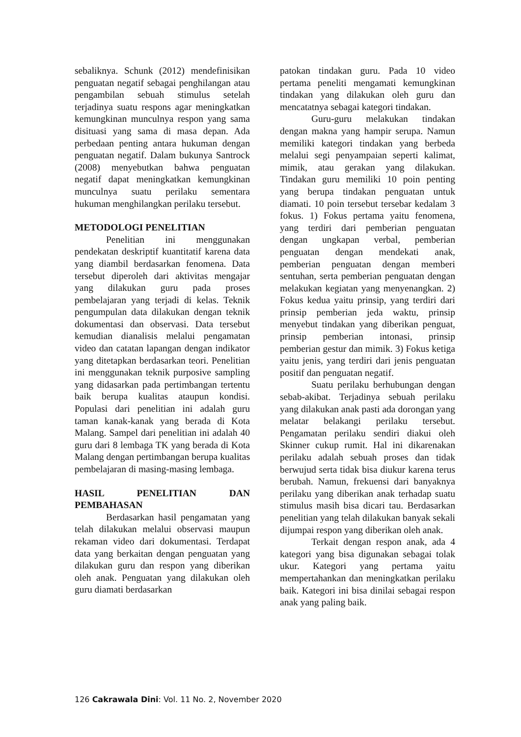sebaliknya. Schunk (2012) mendefinisikan penguatan negatif sebagai penghilangan atau pengambilan sebuah stimulus setelah terjadinya suatu respons agar meningkatkan kemungkinan munculnya respon yang sama disituasi yang sama di masa depan. Ada perbedaan penting antara hukuman dengan penguatan negatif. Dalam bukunya Santrock (2008) menyebutkan bahwa penguatan negatif dapat meningkatkan kemungkinan munculnya suatu perilaku sementara hukuman menghilangkan perilaku tersebut.
METODOLOGI PENELITIAN
Penelitian ini menggunakan pendekatan deskriptif kuantitatif karena data yang diambil berdasarkan fenomena. Data tersebut diperoleh dari aktivitas mengajar yang dilakukan guru pada proses pembelajaran yang terjadi di kelas. Teknik pengumpulan data dilakukan dengan teknik dokumentasi dan observasi. Data tersebut kemudian dianalisis melalui pengamatan video dan catatan lapangan dengan indikator yang ditetapkan berdasarkan teori. Penelitian ini menggunakan teknik purposive sampling yang didasarkan pada pertimbangan tertentu baik berupa kualitas ataupun kondisi. Populasi dari penelitian ini adalah guru taman kanak-kanak yang berada di Kota Malang. Sampel dari penelitian ini adalah 40 guru dari 8 lembaga TK yang berada di Kota Malang dengan pertimbangan berupa kualitas pembelajaran di masing-masing lembaga.
HASIL PENELITIAN DAN PEMBAHASAN
Berdasarkan hasil pengamatan yang telah dilakukan melalui observasi maupun rekaman video dari dokumentasi. Terdapat data yang berkaitan dengan penguatan yang dilakukan guru dan respon yang diberikan oleh anak. Penguatan yang dilakukan oleh guru diamati berdasarkan
patokan tindakan guru. Pada 10 video pertama peneliti mengamati kemungkinan tindakan yang dilakukan oleh guru dan mencatatnya sebagai kategori tindakan.
Guru-guru melakukan tindakan dengan makna yang hampir serupa. Namun memiliki kategori tindakan yang berbeda melalui segi penyampaian seperti kalimat, mimik, atau gerakan yang dilakukan. Tindakan guru memiliki 10 poin penting yang berupa tindakan penguatan untuk diamati. 10 poin tersebut tersebar kedalam 3 fokus. 1) Fokus pertama yaitu fenomena, yang terdiri dari pemberian penguatan dengan ungkapan verbal, pemberian penguatan dengan mendekati anak, pemberian penguatan dengan memberi sentuhan, serta pemberian penguatan dengan melakukan kegiatan yang menyenangkan. 2) Fokus kedua yaitu prinsip, yang terdiri dari prinsip pemberian jeda waktu, prinsip menyebut tindakan yang diberikan penguat, prinsip pemberian intonasi, prinsip pemberian gestur dan mimik. 3) Fokus ketiga yaitu jenis, yang terdiri dari jenis penguatan positif dan penguatan negatif.
Suatu perilaku berhubungan dengan sebab-akibat. Terjadinya sebuah perilaku yang dilakukan anak pasti ada dorongan yang melatar belakangi perilaku tersebut. Pengamatan perilaku sendiri diakui oleh Skinner cukup rumit. Hal ini dikarenakan perilaku adalah sebuah proses dan tidak berwujud serta tidak bisa diukur karena terus berubah. Namun, frekuensi dari banyaknya perilaku yang diberikan anak terhadap suatu stimulus masih bisa dicari tau. Berdasarkan penelitian yang telah dilakukan banyak sekali dijumpai respon yang diberikan oleh anak.
Terkait dengan respon anak, ada 4 kategori yang bisa digunakan sebagai tolak ukur. Kategori yang pertama yaitu mempertahankan dan meningkatkan perilaku baik. Kategori ini bisa dinilai sebagai respon anak yang paling baik.
126 Cakrawala Dini: Vol. 11 No. 2, November 2020